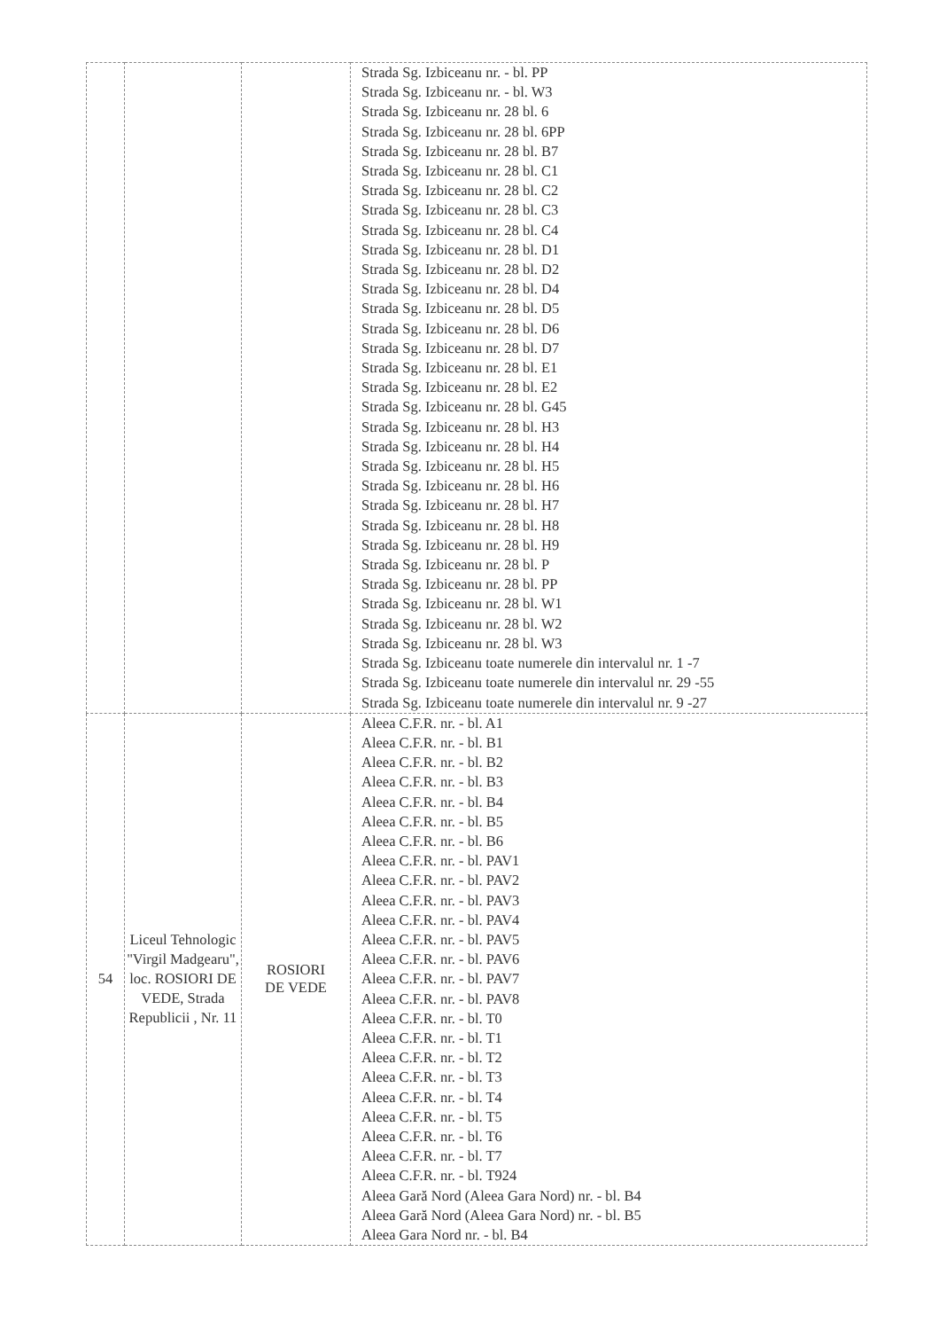| | | | Strada Sg. Izbiceanu nr. - bl. PP Strada Sg. Izbiceanu nr. - bl. W3 Strada Sg. Izbiceanu nr. 28 bl. 6 Strada Sg. Izbiceanu nr. 28 bl. 6PP Strada Sg. Izbiceanu nr. 28 bl. B7 Strada Sg. Izbiceanu nr. 28 bl. C1 Strada Sg. Izbiceanu nr. 28 bl. C2 Strada Sg. Izbiceanu nr. 28 bl. C3 Strada Sg. Izbiceanu nr. 28 bl. C4 Strada Sg. Izbiceanu nr. 28 bl. D1 Strada Sg. Izbiceanu nr. 28 bl. D2 Strada Sg. Izbiceanu nr. 28 bl. D4 Strada Sg. Izbiceanu nr. 28 bl. D5 Strada Sg. Izbiceanu nr. 28 bl. D6 Strada Sg. Izbiceanu nr. 28 bl. D7 Strada Sg. Izbiceanu nr. 28 bl. E1 Strada Sg. Izbiceanu nr. 28 bl. E2 Strada Sg. Izbiceanu nr. 28 bl. G45 Strada Sg. Izbiceanu nr. 28 bl. H3 Strada Sg. Izbiceanu nr. 28 bl. H4 Strada Sg. Izbiceanu nr. 28 bl. H5 Strada Sg. Izbiceanu nr. 28 bl. H6 Strada Sg. Izbiceanu nr. 28 bl. H7 Strada Sg. Izbiceanu nr. 28 bl. H8 Strada Sg. Izbiceanu nr. 28 bl. H9 Strada Sg. Izbiceanu nr. 28 bl. P Strada Sg. Izbiceanu nr. 28 bl. PP Strada Sg. Izbiceanu nr. 28 bl. W1 Strada Sg. Izbiceanu nr. 28 bl. W2 Strada Sg. Izbiceanu nr. 28 bl. W3 Strada Sg. Izbiceanu toate numerele din intervalul nr. 1 -7 Strada Sg. Izbiceanu toate numerele din intervalul nr. 29 -55 Strada Sg. Izbiceanu toate numerele din intervalul nr. 9 -27 |
| 54 | Liceul Tehnologic "Virgil Madgearu", loc. ROSIORI DE VEDE, Strada Republicii , Nr. 11 | ROSIORI DE VEDE | Aleea C.F.R. nr. - bl. A1 Aleea C.F.R. nr. - bl. B1 Aleea C.F.R. nr. - bl. B2 Aleea C.F.R. nr. - bl. B3 Aleea C.F.R. nr. - bl. B4 Aleea C.F.R. nr. - bl. B5 Aleea C.F.R. nr. - bl. B6 Aleea C.F.R. nr. - bl. PAV1 Aleea C.F.R. nr. - bl. PAV2 Aleea C.F.R. nr. - bl. PAV3 Aleea C.F.R. nr. - bl. PAV4 Aleea C.F.R. nr. - bl. PAV5 Aleea C.F.R. nr. - bl. PAV6 Aleea C.F.R. nr. - bl. PAV7 Aleea C.F.R. nr. - bl. PAV8 Aleea C.F.R. nr. - bl. T0 Aleea C.F.R. nr. - bl. T1 Aleea C.F.R. nr. - bl. T2 Aleea C.F.R. nr. - bl. T3 Aleea C.F.R. nr. - bl. T4 Aleea C.F.R. nr. - bl. T5 Aleea C.F.R. nr. - bl. T6 Aleea C.F.R. nr. - bl. T7 Aleea C.F.R. nr. - bl. T924 Aleea Gară Nord (Aleea Gara Nord) nr. - bl. B4 Aleea Gară Nord (Aleea Gara Nord) nr. - bl. B5 Aleea Gara Nord nr. - bl. B4 |